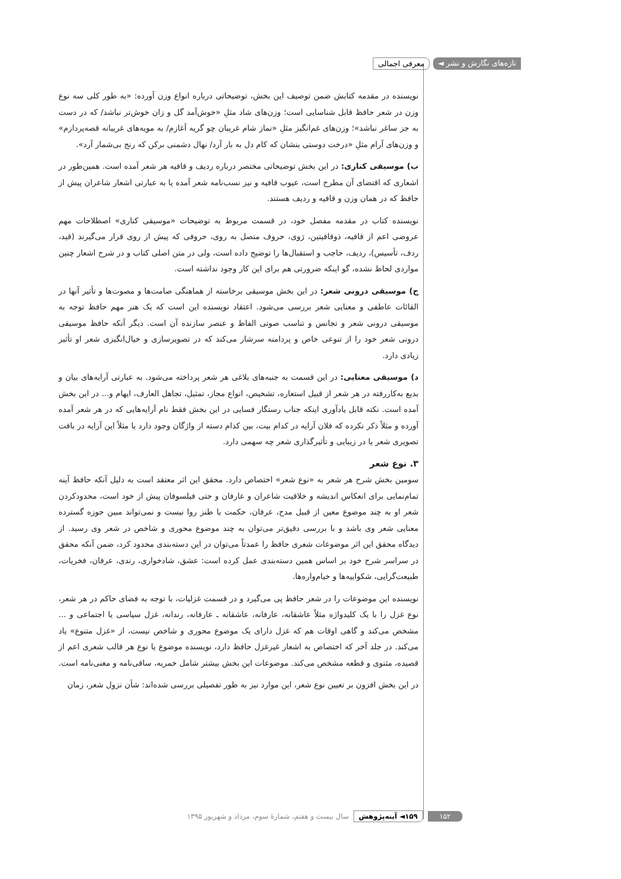تازه‌های نگارش و نشر ◄ معرفی اجمالی
نویسنده در مقدمه کتابش ضمن توصیف این بخش، توضیحاتی درباره انواع وزن آورده: «به طور کلی سه نوع وزن در شعر حافظ قابل شناسایی است؛ وزن‌های شاد مثلِ «خوش‌آمد گل و زان خوش‌تر نباشد/ که در دست به جز ساغر نباشد»؛ وزن‌های غم‌انگیز مثلِ «نماز شام غریبان چو گریه آغازم/ به مویه‌های غریبانه قصه‌پردازم» و وزن‌های آرام مثلِ «درخت دوستی بنشان که کام دل به بار آرد/ نهال دشمنی برکن که رنج بی‌شمار آرد».
ب) موسیقی کناری: در این بخش توضیحاتی مختصر درباره ردیف و قافیه هر شعر آمده است. همین‌طور در اشعاری که اقتضای آن مطرح است، عیوب قافیه و نیز نسب‌نامه شعر آمده یا به عبارتی اشعار شاعران پیش از حافظ که در همان وزن و قافیه و ردیف هستند.
نویسنده کتاب در مقدمه مفصل خود، در قسمت مربوط به توضیحات «موسیقی کناری» اصطلاحات مهم عروضی اعم از قافیه، ذوقافیتین، رَوی، حروف متصل به روی، حروفی که پیش از روی قرار می‌گیرند (قید، ردف، تأسیس)، ردیف، حاجب و استقبال‌ها را توضیح داده است، ولی در متن اصلی کتاب و در شرح اشعار چنین مواردی لحاظ نشده، گو اینکه ضرورتی هم برای این کار وجود نداشته است.
ج) موسیقی درونی شعر: در این بخش موسیقی برخاسته از هماهنگی صامت‌ها و مصوت‌ها و تأثیر آنها در القائات عاطفی و معنایی شعر بررسی می‌شود. اعتقاد نویسنده این است که یک هنر مهم حافظ توجه به موسیقی درونی شعر و تجانس و تناسب صوتی الفاظ و عنصر سازنده آن است. دیگر آنکه حافظ موسیقی درونی شعر خود را از تنوعی خاص و پردامنه سرشار می‌کند که در تصویرسازی و خیال‌انگیزی شعر او تأثیر زیادی دارد.
د) موسیقی معنایی: در این قسمت به جنبه‌های بلاغی هر شعر پرداخته می‌شود. به عبارتی آرایه‌های بیان و بدیع به‌کاررفته در هر شعر از قبیل استعاره، تشخیص، انواع مجاز، تمثیل، تجاهل العارف، ایهام و... در این بخش آمده است. نکته قابل یادآوری اینکه جناب رستگار فسایی در این بخش فقط نام آرایه‌هایی که در هر شعر آمده آورده و مثلاً ذکر نکرده که فلان آرایه در کدام بیت، بین کدام دسته از واژگان وجود دارد یا مثلاً این آرایه در بافت تصویری شعر یا در زیبایی و تأثیرگذاری شعر چه سهمی دارد.
۳. نوع شعر
سومین بخش شرح هر شعر به «نوع شعر» اختصاص دارد. محقق این اثر معتقد است به دلیل آنکه حافظ آینه تمام‌نمایی برای انعکاس اندیشه و خلاقیت شاعران و عارفان و حتی فیلسوفان پیش از خود است، محدودکردن شعر او به چند موضوع معین از قبیل مدح، عرفان، حکمت یا طنز روا نیست و نمی‌تواند مبین حوزه گسترده معنایی شعر وی باشد و با بررسی دقیق‌تر می‌توان به چند موضوع محوری و شاخص در شعر وی رسید. از دیدگاه محقق این اثر موضوعات شعری حافظ را عمدتاً می‌توان در این دسته‌بندی محدود کرد، ضمن آنکه محقق در سراسر شرح خود بر اساس همین دسته‌بندی عمل کرده است: عشق، شادخواری، رندی، عرفان، فخریات، طبیعت‌گرایی، شکواییه‌ها و خیام‌واره‌ها.
نویسنده این موضوعات را در شعر حافظ پی می‌گیرد و در قسمت غزلیات، با توجه به فضای حاکم در هر شعر، نوع غزل را با یک کلیدواژه مثلاً عاشقانه، عارفانه، عاشقانه ـ عارفانه، رندانه، غزل سیاسی یا اجتماعی و ... مشخص می‌کند و گاهی اوقات هم که غزل دارای یک موضوع محوری و شاخص نیست، از «غزل متنوع» یاد می‌کند. در جلد آخر که اختصاص به اشعار غیرغزل حافظ دارد، نویسنده موضوع یا نوع هر قالب شعری اعم از قصیده، مثنوی و قطعه مشخص می‌کند. موضوعات این بخش بیشتر شامل خمریه، ساقی‌نامه و مغنی‌نامه است.
در این بخش افزون بر تعیین نوع شعر، این موارد نیز به طور تفصیلی بررسی شده‌اند: شأن نزول شعر، زمان
۱۵۲ ۱۵۹◄ آینه‌پژوهش سال بیست و هفتم، شمارۀ سوم، مرداد و شهریور ۱۳۹۵